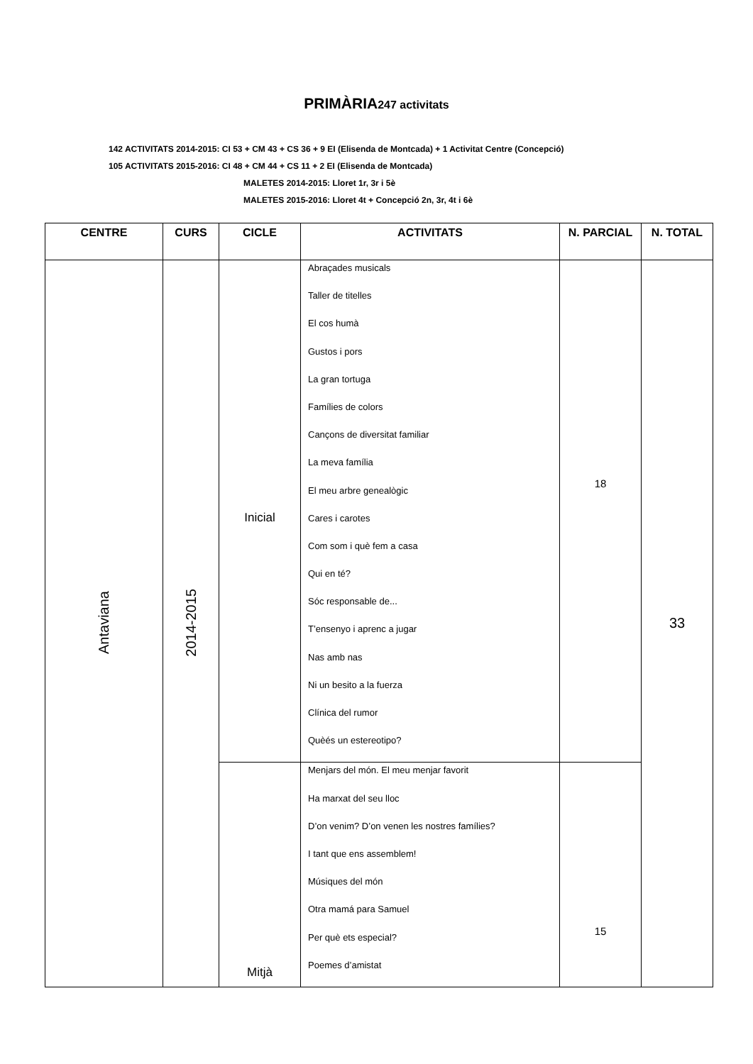PRIMÀRIA247 activitats
142 ACTIVITATS 2014-2015: CI 53 + CM 43 + CS 36 + 9 EI (Elisenda de Montcada) + 1 Activitat Centre (Concepció)
105 ACTIVITATS 2015-2016: CI 48 + CM 44 + CS 11 + 2 EI (Elisenda de Montcada)
MALETES 2014-2015: Lloret 1r, 3r i 5è
MALETES 2015-2016: Lloret 4t + Concepció 2n, 3r, 4t i 6è
| CENTRE | CURS | CICLE | ACTIVITATS | N. PARCIAL | N. TOTAL |
| --- | --- | --- | --- | --- | --- |
| Antaviana | 2014-2015 | Inicial | Abraçades musicals Taller de titelles El cos humà Gustos i pors La gran tortuga Famílies de colors Cançons de diversitat familiar La meva família El meu arbre genealògic Cares i carotes Com som i què fem a casa Qui en té? Sóc responsable de... T’ensenyo i aprenc a jugar Nas amb nas Ni un besito a la fuerza Clínica del rumor Quèés un estereotipo? | 18 | 33 |
| | | Mitjà | Menjars del món. El meu menjar favorit Ha marxat del seu lloc D’on venim? D’on venen les nostres famílies? I tant que ens assemblem! Músiques del món Otra mamá para Samuel Per què ets especial? Poemes d’amistat | 15 | |